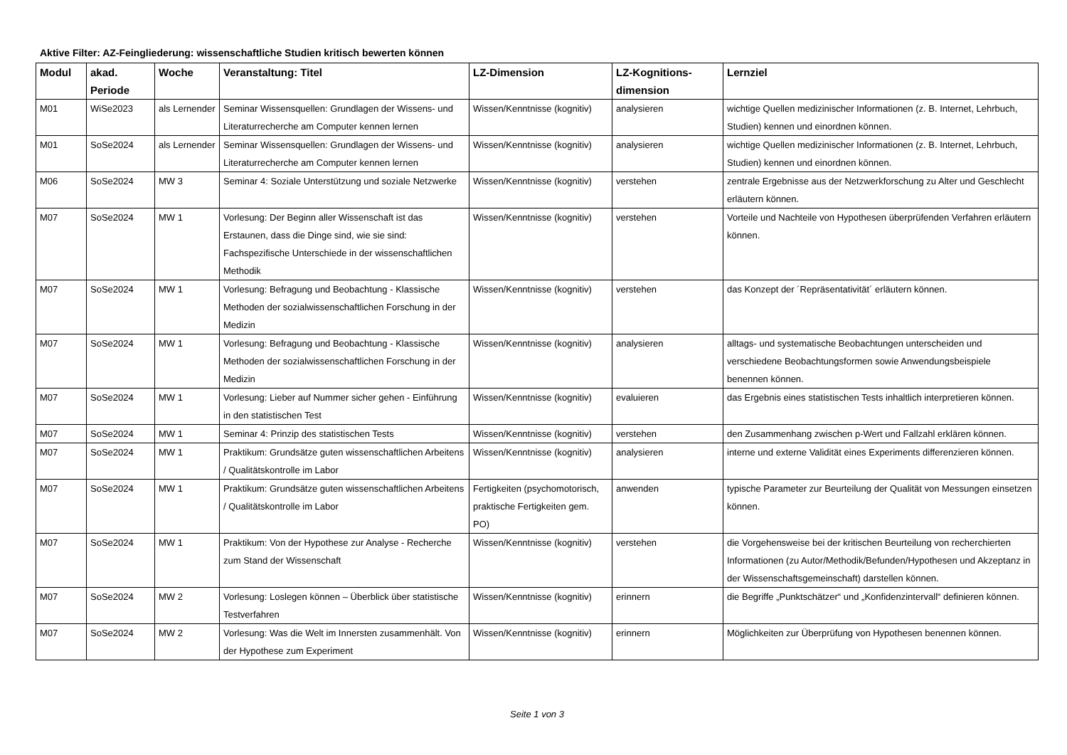Aktive Filter: AZ-Feingliederung: wissenschaftliche Studien kritisch bewerten können
| Modul | akad. Periode | Woche | Veranstaltung: Titel | LZ-Dimension | LZ-Kognitions-dimension | Lernziel |
| --- | --- | --- | --- | --- | --- | --- |
| M01 | WiSe2023 | als Lernender | Seminar Wissensquellen: Grundlagen der Wissens- und Literaturrecherche am Computer kennen lernen | Wissen/Kenntnisse (kognitiv) | analysieren | wichtige Quellen medizinischer Informationen (z. B. Internet, Lehrbuch, Studien) kennen und einordnen können. |
| M01 | SoSe2024 | als Lernender | Seminar Wissensquellen: Grundlagen der Wissens- und Literaturrecherche am Computer kennen lernen | Wissen/Kenntnisse (kognitiv) | analysieren | wichtige Quellen medizinischer Informationen (z. B. Internet, Lehrbuch, Studien) kennen und einordnen können. |
| M06 | SoSe2024 | MW 3 | Seminar 4: Soziale Unterstützung und soziale Netzwerke | Wissen/Kenntnisse (kognitiv) | verstehen | zentrale Ergebnisse aus der Netzwerkforschung zu Alter und Geschlecht erläutern können. |
| M07 | SoSe2024 | MW 1 | Vorlesung: Der Beginn aller Wissenschaft ist das Erstaunen, dass die Dinge sind, wie sie sind: Fachspezifische Unterschiede in der wissenschaftlichen Methodik | Wissen/Kenntnisse (kognitiv) | verstehen | Vorteile und Nachteile von Hypothesen überprüfenden Verfahren erläutern können. |
| M07 | SoSe2024 | MW 1 | Vorlesung: Befragung und Beobachtung - Klassische Methoden der sozialwissenschaftlichen Forschung in der Medizin | Wissen/Kenntnisse (kognitiv) | verstehen | das Konzept der ´Repräsentativität´ erläutern können. |
| M07 | SoSe2024 | MW 1 | Vorlesung: Befragung und Beobachtung - Klassische Methoden der sozialwissenschaftlichen Forschung in der Medizin | Wissen/Kenntnisse (kognitiv) | analysieren | alltags- und systematische Beobachtungen unterscheiden und verschiedene Beobachtungsformen sowie Anwendungsbeispiele benennen können. |
| M07 | SoSe2024 | MW 1 | Vorlesung: Lieber auf Nummer sicher gehen - Einführung in den statistischen Test | Wissen/Kenntnisse (kognitiv) | evaluieren | das Ergebnis eines statistischen Tests inhaltlich interpretieren können. |
| M07 | SoSe2024 | MW 1 | Seminar 4: Prinzip des statistischen Tests | Wissen/Kenntnisse (kognitiv) | verstehen | den Zusammenhang zwischen p-Wert und Fallzahl erklären können. |
| M07 | SoSe2024 | MW 1 | Praktikum: Grundsätze guten wissenschaftlichen Arbeitens / Qualitätskontrolle im Labor | Wissen/Kenntnisse (kognitiv) | analysieren | interne und externe Validität eines Experiments differenzieren können. |
| M07 | SoSe2024 | MW 1 | Praktikum: Grundsätze guten wissenschaftlichen Arbeitens / Qualitätskontrolle im Labor | Fertigkeiten (psychomotorisch, praktische Fertigkeiten gem. PO) | anwenden | typische Parameter zur Beurteilung der Qualität von Messungen einsetzen können. |
| M07 | SoSe2024 | MW 1 | Praktikum: Von der Hypothese zur Analyse - Recherche zum Stand der Wissenschaft | Wissen/Kenntnisse (kognitiv) | verstehen | die Vorgehensweise bei der kritischen Beurteilung von recherchierten Informationen (zu Autor/Methodik/Befunden/Hypothesen und Akzeptanz in der Wissenschaftsgemeinschaft) darstellen können. |
| M07 | SoSe2024 | MW 2 | Vorlesung: Loslegen können – Überblick über statistische Testverfahren | Wissen/Kenntnisse (kognitiv) | erinnern | die Begriffe „Punktschätzer“ und „Konfidenzintervall“ definieren können. |
| M07 | SoSe2024 | MW 2 | Vorlesung: Was die Welt im Innersten zusammenhält. Von der Hypothese zum Experiment | Wissen/Kenntnisse (kognitiv) | erinnern | Möglichkeiten zur Überprüfung von Hypothesen benennen können. |
Seite 1 von 3